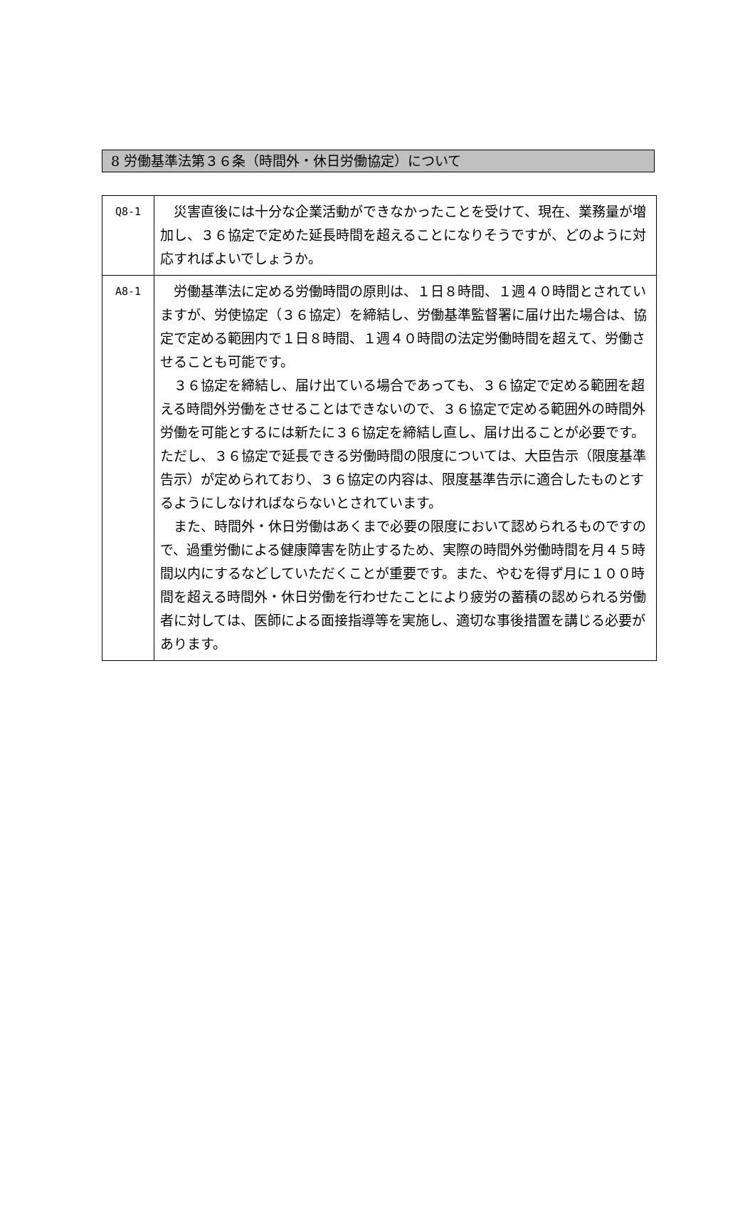8 労働基準法第３６条（時間外・休日労働協定）について
| Q8-1 | 災害直後には十分な企業活動ができなかったことを受けて、現在、業務量が増加し、３６協定で定めた延長時間を超えることになりそうですが、どのように対応すればよいでしょうか。 |
| A8-1 | 労働基準法に定める労働時間の原則は、１日８時間、１週４０時間とされていますが、労使協定（３６協定）を締結し、労働基準監督署に届け出た場合は、協定で定める範囲内で１日８時間、１週４０時間の法定労働時間を超えて、労働させることも可能です。 ３６協定を締結し、届け出ている場合であっても、３６協定で定める範囲を超える時間外労働をさせることはできないので、３６協定で定める範囲外の時間外労働を可能とするには新たに３６協定を締結し直し、届け出ることが必要です。ただし、３６協定で延長できる労働時間の限度については、大臣告示（限度基準告示）が定められており、３６協定の内容は、限度基準告示に適合したものとするようにしなければならないとされています。 また、時間外・休日労働はあくまで必要の限度において認められるものですので、過重労働による健康障害を防止するため、実際の時間外労働時間を月４５時間以内にするなどしていただくことが重要です。また、やむを得ず月に１００時間を超える時間外・休日労働を行わせたことにより疲労の蓄積の認められる労働者に対しては、医師による面接指導等を実施し、適切な事後措置を講じる必要があります。 |